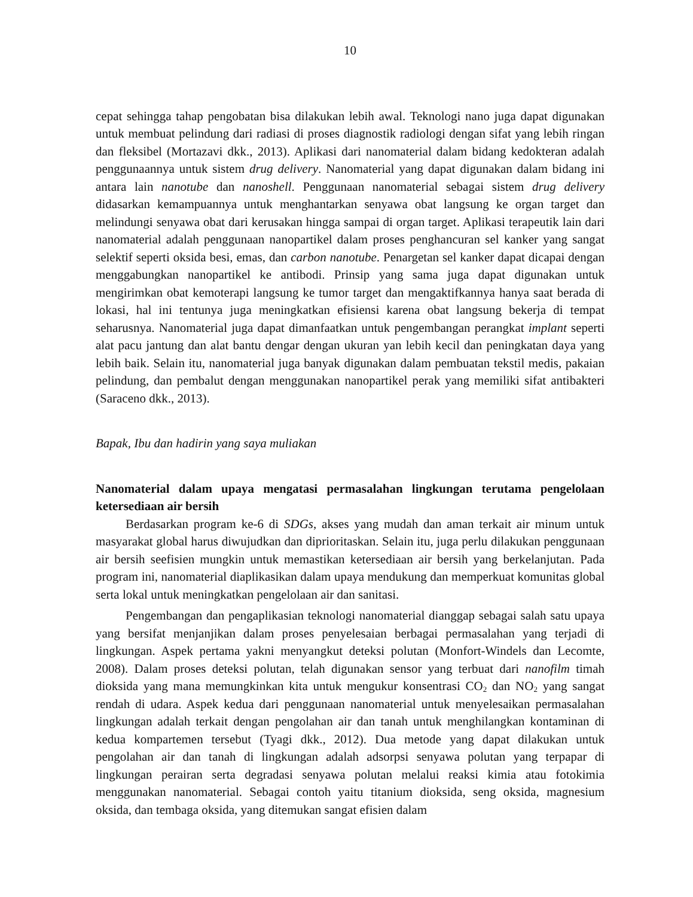10
cepat sehingga tahap pengobatan bisa dilakukan lebih awal. Teknologi nano juga dapat digunakan untuk membuat pelindung dari radiasi di proses diagnostik radiologi dengan sifat yang lebih ringan dan fleksibel (Mortazavi dkk., 2013). Aplikasi dari nanomaterial dalam bidang kedokteran adalah penggunaannya untuk sistem drug delivery. Nanomaterial yang dapat digunakan dalam bidang ini antara lain nanotube dan nanoshell. Penggunaan nanomaterial sebagai sistem drug delivery didasarkan kemampuannya untuk menghantarkan senyawa obat langsung ke organ target dan melindungi senyawa obat dari kerusakan hingga sampai di organ target. Aplikasi terapeutik lain dari nanomaterial adalah penggunaan nanopartikel dalam proses penghancuran sel kanker yang sangat selektif seperti oksida besi, emas, dan carbon nanotube. Penargetan sel kanker dapat dicapai dengan menggabungkan nanopartikel ke antibodi. Prinsip yang sama juga dapat digunakan untuk mengirimkan obat kemoterapi langsung ke tumor target dan mengaktifkannya hanya saat berada di lokasi, hal ini tentunya juga meningkatkan efisiensi karena obat langsung bekerja di tempat seharusnya. Nanomaterial juga dapat dimanfaatkan untuk pengembangan perangkat implant seperti alat pacu jantung dan alat bantu dengar dengan ukuran yan lebih kecil dan peningkatan daya yang lebih baik. Selain itu, nanomaterial juga banyak digunakan dalam pembuatan tekstil medis, pakaian pelindung, dan pembalut dengan menggunakan nanopartikel perak yang memiliki sifat antibakteri (Saraceno dkk., 2013).
Bapak, Ibu dan hadirin yang saya muliakan
Nanomaterial dalam upaya mengatasi permasalahan lingkungan terutama pengelolaan ketersediaan air bersih
Berdasarkan program ke-6 di SDGs, akses yang mudah dan aman terkait air minum untuk masyarakat global harus diwujudkan dan diprioritaskan. Selain itu, juga perlu dilakukan penggunaan air bersih seefisien mungkin untuk memastikan ketersediaan air bersih yang berkelanjutan. Pada program ini, nanomaterial diaplikasikan dalam upaya mendukung dan memperkuat komunitas global serta lokal untuk meningkatkan pengelolaan air dan sanitasi.
Pengembangan dan pengaplikasian teknologi nanomaterial dianggap sebagai salah satu upaya yang bersifat menjanjikan dalam proses penyelesaian berbagai permasalahan yang terjadi di lingkungan. Aspek pertama yakni menyangkut deteksi polutan (Monfort-Windels dan Lecomte, 2008). Dalam proses deteksi polutan, telah digunakan sensor yang terbuat dari nanofilm timah dioksida yang mana memungkinkan kita untuk mengukur konsentrasi CO<sub>2</sub> dan NO<sub>2</sub> yang sangat rendah di udara. Aspek kedua dari penggunaan nanomaterial untuk menyelesaikan permasalahan lingkungan adalah terkait dengan pengolahan air dan tanah untuk menghilangkan kontaminan di kedua kompartemen tersebut (Tyagi dkk., 2012). Dua metode yang dapat dilakukan untuk pengolahan air dan tanah di lingkungan adalah adsorpsi senyawa polutan yang terpapar di lingkungan perairan serta degradasi senyawa polutan melalui reaksi kimia atau fotokimia menggunakan nanomaterial. Sebagai contoh yaitu titanium dioksida, seng oksida, magnesium oksida, dan tembaga oksida, yang ditemukan sangat efisien dalam